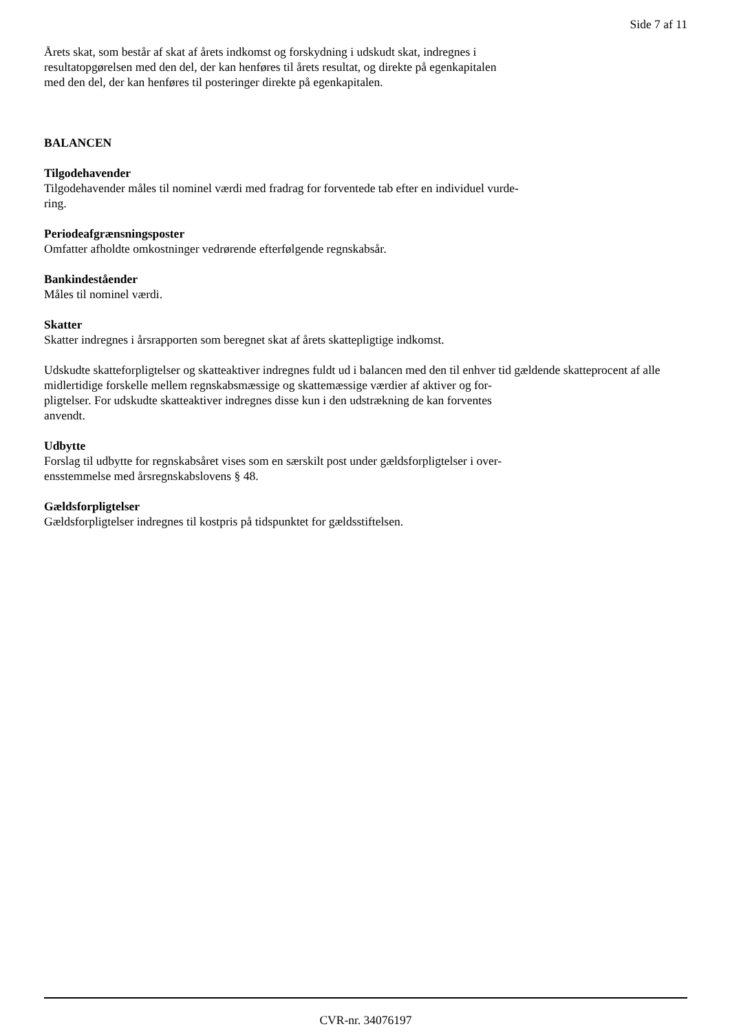Side 7 af 11
Årets skat, som består af skat af årets indkomst og forskydning i udskudt skat, indregnes i
resultatopgørelsen med den del, der kan henføres til årets resultat, og direkte på egenkapitalen
med den del, der kan henføres til posteringer direkte på egenkapitalen.
BALANCEN
Tilgodehavender
Tilgodehavender måles til nominel værdi med fradrag for forventede tab efter en individuel vurde-
ring.
Periodeafgrænsningsposter
Omfatter afholdte omkostninger vedrørende efterfølgende regnskabsår.
Bankindeståender
Måles til nominel værdi.
Skatter
Skatter indregnes i årsrapporten som beregnet skat af årets skattepligtige indkomst.
Udskudte skatteforpligtelser og skatteaktiver indregnes fuldt ud i balancen med den til enhver tid gældende skatteprocent af alle
midlertidige forskelle mellem regnskabsmæssige og skattemæssige værdier af aktiver og for-
pligtelser. For udskudte skatteaktiver indregnes disse kun i den udstrækning de kan forventes
anvendt.
Udbytte
Forslag til udbytte for regnskabsåret vises som en særskilt post under gældsforpligtelser i over-
ensstemmelse med årsregnskabslovens § 48.
Gældsforpligtelser
Gældsforpligtelser indregnes til kostpris på tidspunktet for gældsstiftelsen.
CVR-nr. 34076197